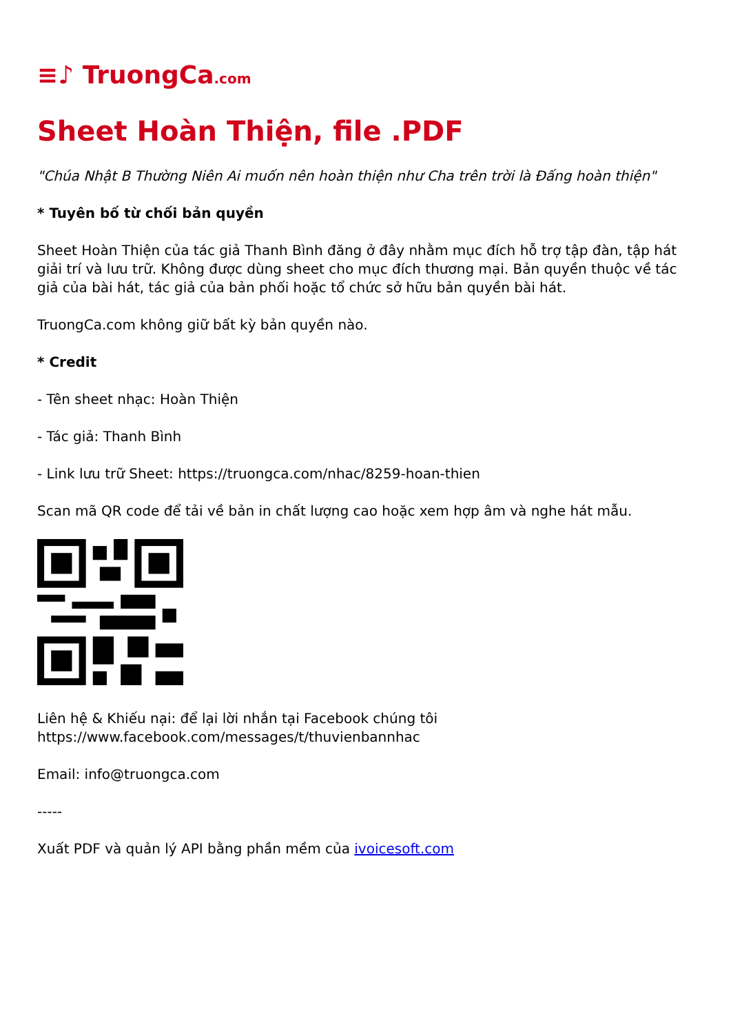≡♪ TruongCa.com
Sheet Hoàn Thiện, file .PDF
"Chúa Nhật B Thường Niên Ai muốn nên hoàn thiện như Cha trên trời là Đấng hoàn thiện"
* Tuyên bố từ chối bản quyền
Sheet Hoàn Thiện của tác giả Thanh Bình đăng ở đây nhằm mục đích hỗ trợ tập đàn, tập hát giải trí và lưu trữ. Không được dùng sheet cho mục đích thương mại. Bản quyền thuộc về tác giả của bài hát, tác giả của bản phối hoặc tổ chức sở hữu bản quyền bài hát.
TruongCa.com không giữ bất kỳ bản quyền nào.
* Credit
- Tên sheet nhạc: Hoàn Thiện
- Tác giả: Thanh Bình
- Link lưu trữ Sheet: https://truongca.com/nhac/8259-hoan-thien
Scan mã QR code để tải về bản in chất lượng cao hoặc xem hợp âm và nghe hát mẫu.
Liên hệ & Khiếu nại: để lại lời nhắn tại Facebook chúng tôi https://www.facebook.com/messages/t/thuvienbannhac
Email: info@truongca.com
-----
Xuất PDF và quản lý API bằng phần mềm của ivoicesoft.com